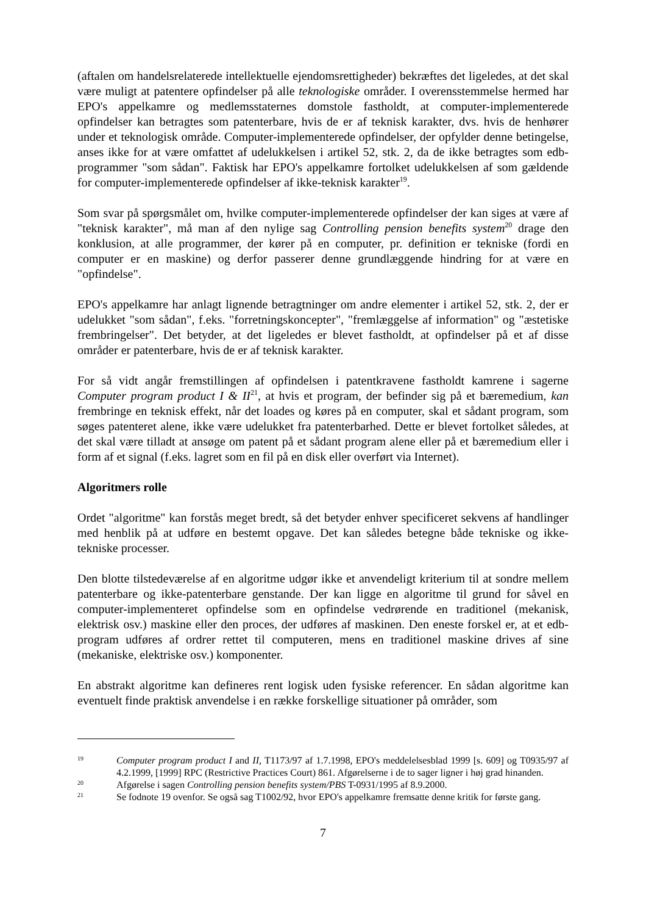(aftalen om handelsrelaterede intellektuelle ejendomsrettigheder) bekræftes det ligeledes, at det skal være muligt at patentere opfindelser på alle teknologiske områder. I overensstemmelse hermed har EPO's appelkamre og medlemsstaternes domstole fastholdt, at computer-implementerede opfindelser kan betragtes som patenterbare, hvis de er af teknisk karakter, dvs. hvis de henhører under et teknologisk område. Computer-implementerede opfindelser, der opfylder denne betingelse, anses ikke for at være omfattet af udelukkelsen i artikel 52, stk. 2, da de ikke betragtes som edb-programmer "som sådan". Faktisk har EPO's appelkamre fortolket udelukkelsen af som gældende for computer-implementerede opfindelser af ikke-teknisk karakter<sup>19</sup>.
Som svar på spørgsmålet om, hvilke computer-implementerede opfindelser der kan siges at være af "teknisk karakter", må man af den nylige sag Controlling pension benefits system<sup>20</sup> drage den konklusion, at alle programmer, der kører på en computer, pr. definition er tekniske (fordi en computer er en maskine) og derfor passerer denne grundlæggende hindring for at være en "opfindelse".
EPO's appelkamre har anlagt lignende betragtninger om andre elementer i artikel 52, stk. 2, der er udelukket "som sådan", f.eks. "forretningskoncepter", "fremlæggelse af information" og "æstetiske frembringelser". Det betyder, at det ligeledes er blevet fastholdt, at opfindelser på et af disse områder er patenterbare, hvis de er af teknisk karakter.
For så vidt angår fremstillingen af opfindelsen i patentkravene fastholdt kamrene i sagerne Computer program product I & II<sup>21</sup>, at hvis et program, der befinder sig på et bæremedium, kan frembringe en teknisk effekt, når det loades og køres på en computer, skal et sådant program, som søges patenteret alene, ikke være udelukket fra patenterbarhed. Dette er blevet fortolket således, at det skal være tilladt at ansøge om patent på et sådant program alene eller på et bæremedium eller i form af et signal (f.eks. lagret som en fil på en disk eller overført via Internet).
Algoritmers rolle
Ordet "algoritme" kan forstås meget bredt, så det betyder enhver specificeret sekvens af handlinger med henblik på at udføre en bestemt opgave. Det kan således betegne både tekniske og ikke-tekniske processer.
Den blotte tilstedeværelse af en algoritme udgør ikke et anvendeligt kriterium til at sondre mellem patenterbare og ikke-patenterbare genstande. Der kan ligge en algoritme til grund for såvel en computer-implementeret opfindelse som en opfindelse vedrørende en traditionel (mekanisk, elektrisk osv.) maskine eller den proces, der udføres af maskinen. Den eneste forskel er, at et edb-program udføres af ordrer rettet til computeren, mens en traditionel maskine drives af sine (mekaniske, elektriske osv.) komponenter.
En abstrakt algoritme kan defineres rent logisk uden fysiske referencer. En sådan algoritme kan eventuelt finde praktisk anvendelse i en række forskellige situationer på områder, som
19 Computer program product I and II, T1173/97 af 1.7.1998, EPO's meddelelsesblad 1999 [s. 609] og T0935/97 af 4.2.1999, [1999] RPC (Restrictive Practices Court) 861. Afgørelserne i de to sager ligner i høj grad hinanden.
20 Afgørelse i sagen Controlling pension benefits system/PBS T-0931/1995 af 8.9.2000.
21 Se fodnote 19 ovenfor. Se også sag T1002/92, hvor EPO's appelkamre fremsatte denne kritik for første gang.
7